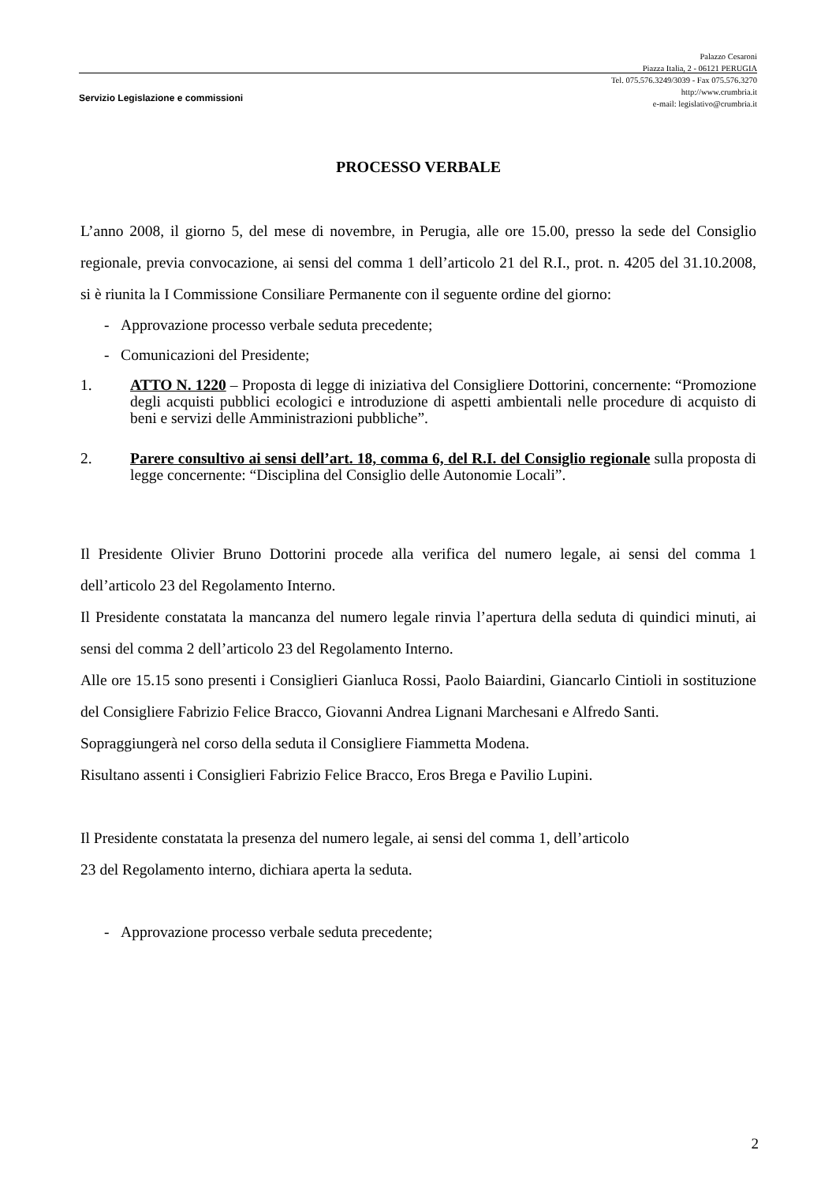Palazzo Cesaroni
Piazza Italia, 2 - 06121 PERUGIA
Tel. 075.576.3249/3039 - Fax 075.576.3270
http://www.crumbria.it
e-mail: legislativo@crumbria.it
Servizio Legislazione e commissioni
PROCESSO VERBALE
L’anno 2008, il giorno 5, del mese di novembre, in Perugia, alle ore 15.00, presso la sede del Consiglio regionale, previa convocazione, ai sensi del comma 1 dell’articolo 21 del R.I., prot. n. 4205 del 31.10.2008, si è riunita la I Commissione Consiliare Permanente con il seguente ordine del giorno:
- Approvazione processo verbale seduta precedente;
- Comunicazioni del Presidente;
1. ATTO N. 1220 – Proposta di legge di iniziativa del Consigliere Dottorini, concernente: “Promozione degli acquisti pubblici ecologici e introduzione di aspetti ambientali nelle procedure di acquisto di beni e servizi delle Amministrazioni pubbliche”.
2. Parere consultivo ai sensi dell’art. 18, comma 6, del R.I. del Consiglio regionale sulla proposta di legge concernente: “Disciplina del Consiglio delle Autonomie Locali”.
Il Presidente Olivier Bruno Dottorini procede alla verifica del numero legale, ai sensi del comma 1 dell’articolo 23 del Regolamento Interno.
Il Presidente constatata la mancanza del numero legale rinvia l’apertura della seduta di quindici minuti, ai sensi del comma 2 dell’articolo 23 del Regolamento Interno.
Alle ore 15.15 sono presenti i Consiglieri Gianluca Rossi, Paolo Baiardini, Giancarlo Cintioli in sostituzione del Consigliere Fabrizio Felice Bracco, Giovanni Andrea Lignani Marchesani e Alfredo Santi.
Sopraggiungerà nel corso della seduta il Consigliere Fiammetta Modena.
Risultano assenti i Consiglieri Fabrizio Felice Bracco, Eros Brega e Pavilio Lupini.
Il Presidente constatata la presenza del numero legale, ai sensi del comma 1, dell’articolo
23 del Regolamento interno, dichiara aperta la seduta.
- Approvazione processo verbale seduta precedente;
2